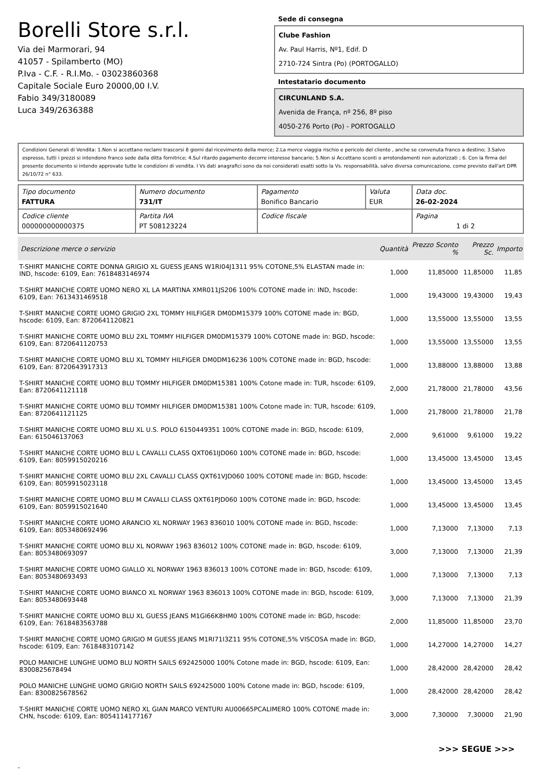Borelli Store s.r.l.
Via dei Marmorari, 94
41057 - Spilamberto (MO)
P.Iva - C.F. - R.I.Mo. - 03023860368
Capitale Sociale Euro 20000,00 I.V.
Fabio 349/3180089
Luca 349/2636388
Sede di consegna
Clube Fashion
Av. Paul Harris, Nº1, Edif. D
2710-724 Sintra (Po) (PORTOGALLO)
Intestatario documento
CIRCUNLAND S.A.
Avenida de França, nº 256, 8º piso
4050-276 Porto (Po) - PORTOGALLO
Condizioni Generali di Vendita: 1.Non si accettano reclami trascorsi 8 giorni dal ricevimento della merce; 2.La merce viaggia rischio e pericolo del cliente , anche se convenuta franco a destino; 3.Salvo espresso, tutti i prezzi si intendono franco sede dalla ditta fornitrice; 4.Sul ritardo pagamento decorre interesse bancario; 5.Non si Accettano sconti o arrotondamenti non autorizzati ; 6. Con la firma del presente documento si intendo approvate tutte le condizioni di vendita. I Vs dati anagrafici sono da noi considerati esatti sotto la Vs. responsabilità, salvo diversa comunicazione, come previsto dall'art DPR 26/10/72 n° 633.
| Tipo documento FATTURA | Numero documento 731/IT | Pagamento Bonifico Bancario | Valuta EUR | Data doc. 26-02-2024 |
| Codice cliente 000000000000375 | Partita IVA PT 508123224 | Codice fiscale | | Pagina 1 di 2 |
| Descrizione merce o servizio | Quantità | Prezzo Sconto % | Prezzo Sc. | Importo |
| --- | --- | --- | --- | --- |
| T-SHIRT MANICHE CORTE DONNA GRIGIO XL GUESS JEANS W1RI04J1311 95% COTONE,5% ELASTAN made in: IND, hscode: 6109, Ean: 7618483146974 | 1,000 | 11,85000 | 11,85000 | 11,85 |
| T-SHIRT MANICHE CORTE UOMO NERO XL LA MARTINA XMR011JS206 100% COTONE made in: IND, hscode: 6109, Ean: 7613431469518 | 1,000 | 19,43000 | 19,43000 | 19,43 |
| T-SHIRT MANICHE CORTE UOMO GRIGIO 2XL TOMMY HILFIGER DM0DM15379 100% COTONE made in: BGD, hscode: 6109, Ean: 8720641120821 | 1,000 | 13,55000 | 13,55000 | 13,55 |
| T-SHIRT MANICHE CORTE UOMO BLU 2XL TOMMY HILFIGER DM0DM15379 100% COTONE made in: BGD, hscode: 6109, Ean: 8720641120753 | 1,000 | 13,55000 | 13,55000 | 13,55 |
| T-SHIRT MANICHE CORTE UOMO BLU XL TOMMY HILFIGER DM0DM16236 100% COTONE made in: BGD, hscode: 6109, Ean: 8720643917313 | 1,000 | 13,88000 | 13,88000 | 13,88 |
| T-SHIRT MANICHE CORTE UOMO BLU TOMMY HILFIGER DM0DM15381 100% Cotone made in: TUR, hscode: 6109, Ean: 8720641121118 | 2,000 | 21,78000 | 21,78000 | 43,56 |
| T-SHIRT MANICHE CORTE UOMO BLU TOMMY HILFIGER DM0DM15381 100% Cotone made in: TUR, hscode: 6109, Ean: 8720641121125 | 1,000 | 21,78000 | 21,78000 | 21,78 |
| T-SHIRT MANICHE CORTE UOMO BLU XL U.S. POLO 6150449351 100% COTONE made in: BGD, hscode: 6109, Ean: 615046137063 | 2,000 | 9,61000 | 9,61000 | 19,22 |
| T-SHIRT MANICHE CORTE UOMO BLU L CAVALLI CLASS QXT061IJD060 100% COTONE made in: BGD, hscode: 6109, Ean: 8059915020216 | 1,000 | 13,45000 | 13,45000 | 13,45 |
| T-SHIRT MANICHE CORTE UOMO BLU 2XL CAVALLI CLASS QXT61VJD060 100% COTONE made in: BGD, hscode: 6109, Ean: 8059915023118 | 1,000 | 13,45000 | 13,45000 | 13,45 |
| T-SHIRT MANICHE CORTE UOMO BLU M CAVALLI CLASS QXT61PJD060 100% COTONE made in: BGD, hscode: 6109, Ean: 8059915021640 | 1,000 | 13,45000 | 13,45000 | 13,45 |
| T-SHIRT MANICHE CORTE UOMO ARANCIO XL NORWAY 1963 836010 100% COTONE made in: BGD, hscode: 6109, Ean: 8053480692496 | 1,000 | 7,13000 | 7,13000 | 7,13 |
| T-SHIRT MANICHE CORTE UOMO BLU XL NORWAY 1963 836012 100% COTONE made in: BGD, hscode: 6109, Ean: 8053480693097 | 3,000 | 7,13000 | 7,13000 | 21,39 |
| T-SHIRT MANICHE CORTE UOMO GIALLO XL NORWAY 1963 836013 100% COTONE made in: BGD, hscode: 6109, Ean: 8053480693493 | 1,000 | 7,13000 | 7,13000 | 7,13 |
| T-SHIRT MANICHE CORTE UOMO BIANCO XL NORWAY 1963 836013 100% COTONE made in: BGD, hscode: 6109, Ean: 8053480693448 | 3,000 | 7,13000 | 7,13000 | 21,39 |
| T-SHIRT MANICHE CORTE UOMO BLU XL GUESS JEANS M1GI66K8HM0 100% COTONE made in: BGD, hscode: 6109, Ean: 7618483563788 | 2,000 | 11,85000 | 11,85000 | 23,70 |
| T-SHIRT MANICHE CORTE UOMO GRIGIO M GUESS JEANS M1RI71I3Z11 95% COTONE,5% VISCOSA made in: BGD, hscode: 6109, Ean: 7618483107142 | 1,000 | 14,27000 | 14,27000 | 14,27 |
| POLO MANICHE LUNGHE UOMO BLU NORTH SAILS 692425000 100% Cotone made in: BGD, hscode: 6109, Ean: 8300825678494 | 1,000 | 28,42000 | 28,42000 | 28,42 |
| POLO MANICHE LUNGHE UOMO GRIGIO NORTH SAILS 692425000 100% Cotone made in: BGD, hscode: 6109, Ean: 8300825678562 | 1,000 | 28,42000 | 28,42000 | 28,42 |
| T-SHIRT MANICHE CORTE UOMO NERO XL GIAN MARCO VENTURI AU00665PCALIMERO 100% COTONE made in: CHN, hscode: 6109, Ean: 8054114177167 | 3,000 | 7,30000 | 7,30000 | 21,90 |
>>> SEGUE >>>
-